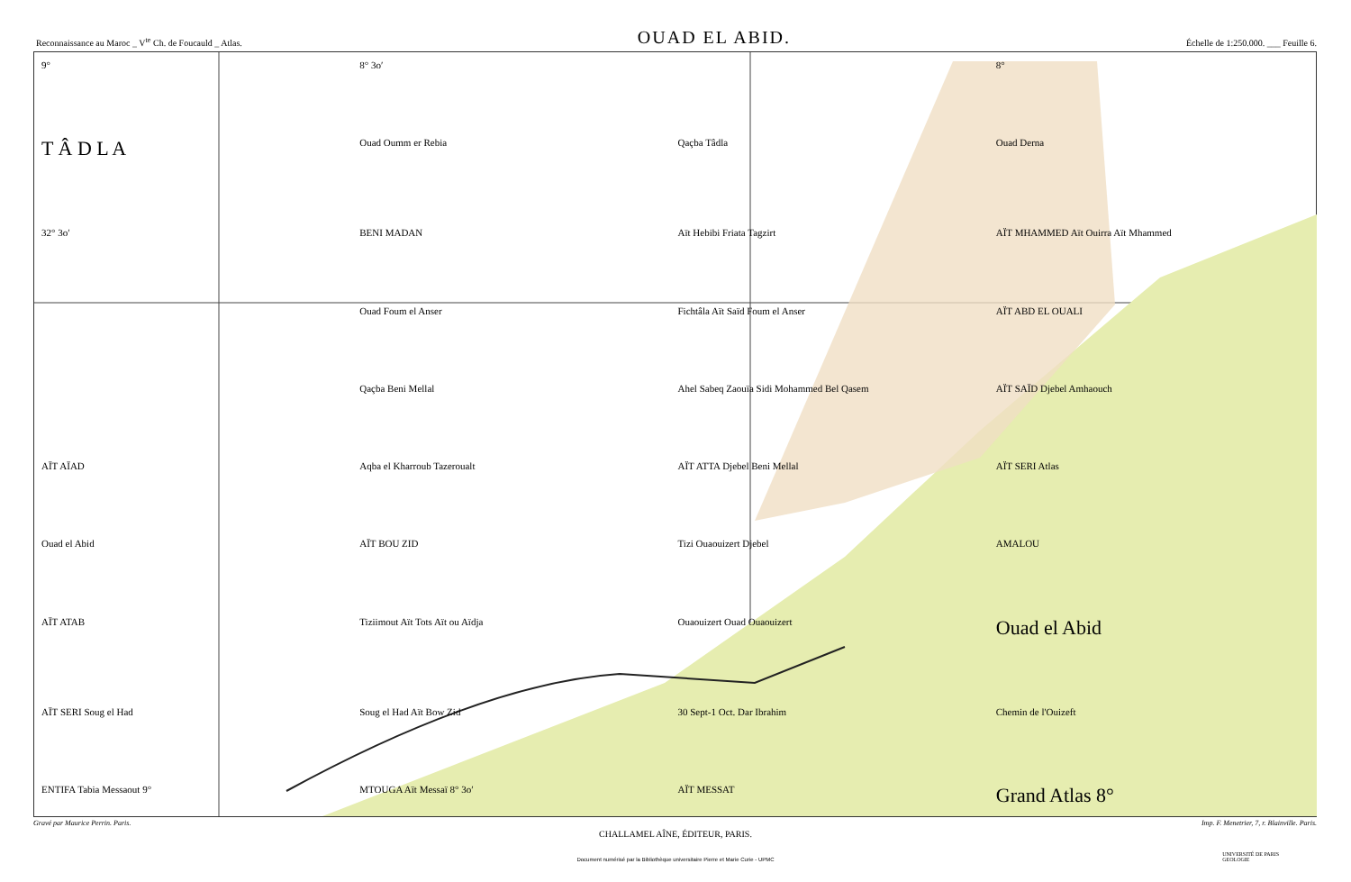Reconnaissance au Maroc _ V<sup>te</sup> Ch. de Foucauld _ Atlas.
OUAD EL ABID.
Échelle de 1:250.000. ___ Feuille 6.
9° 8° 3o′ 8° T Â D L A Ouad Oumm er Rebia Qaçba Tâdla Ouad Derna 32° 3o′ BENI MADAN Aït Hebibi Friata Tagzirt AÏT MHAMMED Aït Ouirra Aït Mhammed Ouad Foum el Anser Fichtâla Aït Saïd Foum el Anser AÏT ABD EL OUALI Qaçba Beni Mellal Ahel Sabeq Zaouïa Sidi Mohammed Bel Qasem AÏT SAÏD Djebel Amhaouch AÏT AÏAD Aqba el Kharroub Tazeroualt AÏT ATTA Djebel Beni Mellal AÏT SERI Atlas Ouad el Abid AÏT BOU ZID Tizi Ouaouizert Djebel AMALOU AÏT ATAB Tiziimout Aït Tots Aït ou Aïdja Ouaouizert Ouad Ouaouizert Ouad el Abid AÏT SERI Soug el Had Soug el Had Aït Bow Zid 30 Sept-1 Oct. Dar Ibrahim Chemin de l'Ouizeft ENTIFA Tabia Messaout 9° MTOUGA Aït Messaï 8° 3o′ AÏT MESSAT Grand Atlas 8°
Gravé par Maurice Perrin. Paris. Imp. F. Menetrier, 7, r. Blainville. Paris.
CHALLAMEL AÎNE, ÉDITEUR, PARIS.
UNIVERSITÉ DE PARIS
GEOLOGIE
Document numérisé par la Bibliothèque universitaire Pierre et Marie Curie - UPMC